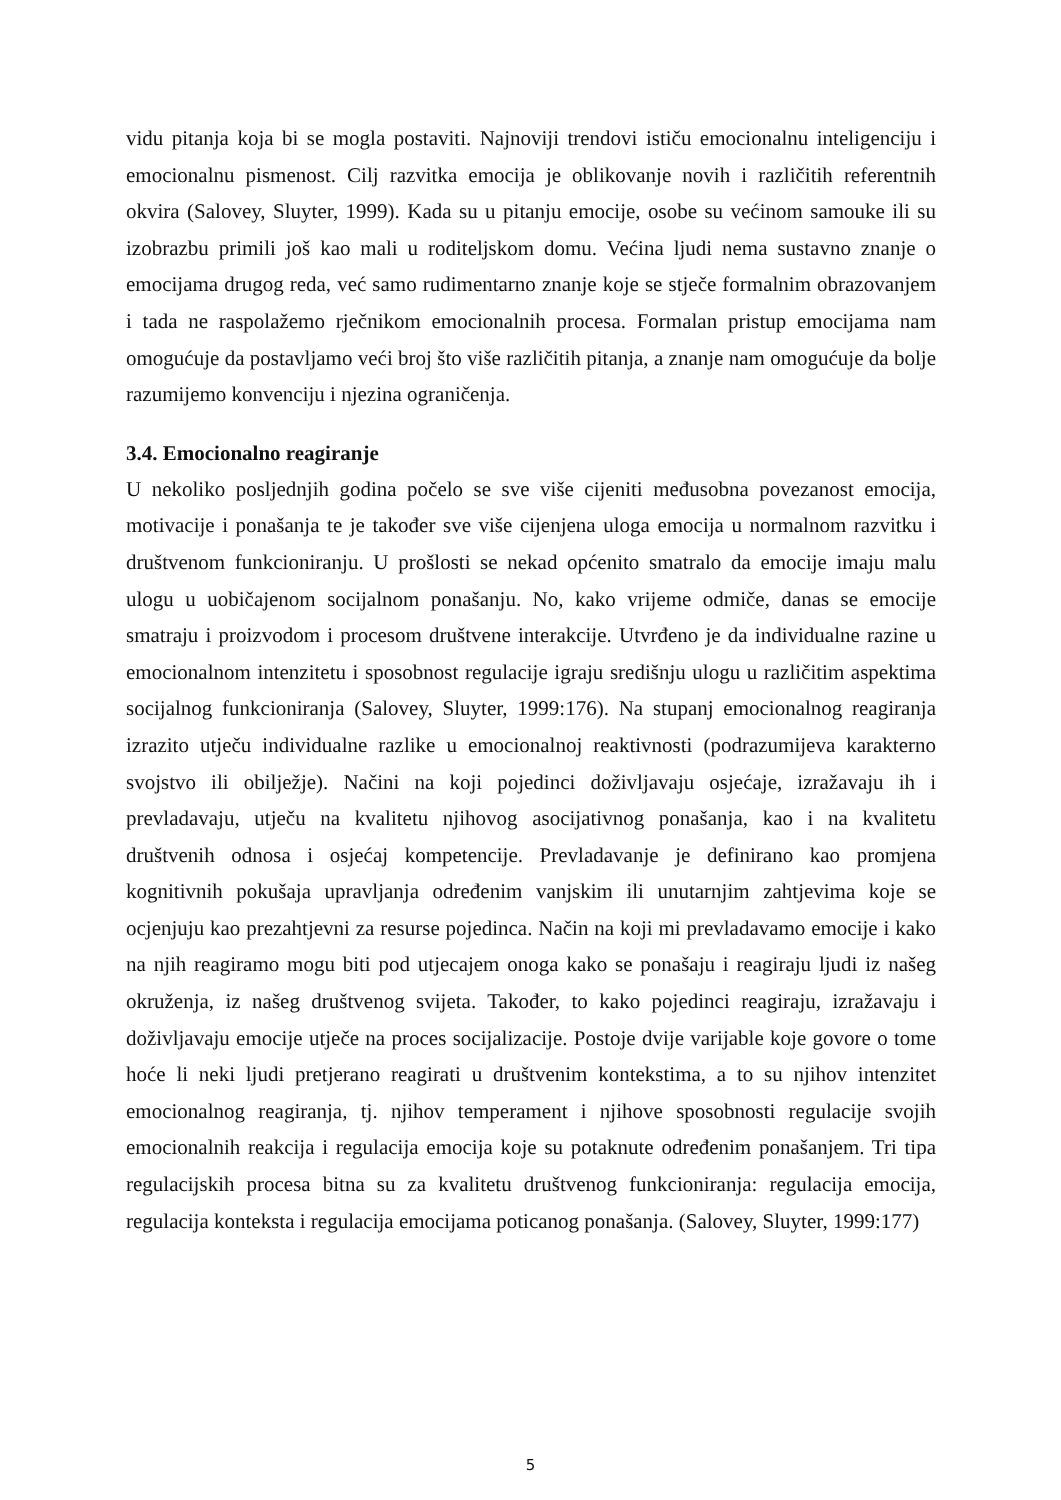vidu pitanja koja bi se mogla postaviti. Najnoviji trendovi ističu emocionalnu inteligenciju i emocionalnu pismenost. Cilj razvitka emocija je oblikovanje novih i različitih referentnih okvira (Salovey, Sluyter, 1999). Kada su u pitanju emocije, osobe su većinom samouke ili su izobrazbu primili još kao mali u roditeljskom domu. Većina ljudi nema sustavno znanje o emocijama drugog reda, već samo rudimentarno znanje koje se stječe formalnim obrazovanjem i tada ne raspolažemo rječnikom emocionalnih procesa. Formalan pristup emocijama nam omogućuje da postavljamo veći broj što više različitih pitanja, a znanje nam omogućuje da bolje razumijemo konvenciju i njezina ograničenja.
3.4. Emocionalno reagiranje
U nekoliko posljednjih godina počelo se sve više cijeniti međusobna povezanost emocija, motivacije i ponašanja te je također sve više cijenjena uloga emocija u normalnom razvitku i društvenom funkcioniranju. U prošlosti se nekad općenito smatralo da emocije imaju malu ulogu u uobičajenom socijalnom ponašanju. No, kako vrijeme odmiče, danas se emocije smatraju i proizvodom i procesom društvene interakcije. Utvrđeno je da individualne razine u emocionalnom intenzitetu i sposobnost regulacije igraju središnju ulogu u različitim aspektima socijalnog funkcioniranja (Salovey, Sluyter, 1999:176). Na stupanj emocionalnog reagiranja izrazito utječu individualne razlike u emocionalnoj reaktivnosti (podrazumijeva karakterno svojstvo ili obilježje). Načini na koji pojedinci doživljavaju osjećaje, izražavaju ih i prevladavaju, utječu na kvalitetu njihovog asocijativnog ponašanja, kao i na kvalitetu društvenih odnosa i osjećaj kompetencije. Prevladavanje je definirano kao promjena kognitivnih pokušaja upravljanja određenim vanjskim ili unutarnjim zahtjevima koje se ocjenjuju kao prezahtjevni za resurse pojedinca. Način na koji mi prevladavamo emocije i kako na njih reagiramo mogu biti pod utjecajem onoga kako se ponašaju i reagiraju ljudi iz našeg okruženja, iz našeg društvenog svijeta. Također, to kako pojedinci reagiraju, izražavaju i doživljavaju emocije utječe na proces socijalizacije. Postoje dvije varijable koje govore o tome hoće li neki ljudi pretjerano reagirati u društvenim kontekstima, a to su njihov intenzitet emocionalnog reagiranja, tj. njihov temperament i njihove sposobnosti regulacije svojih emocionalnih reakcija i regulacija emocija koje su potaknute određenim ponašanjem. Tri tipa regulacijskih procesa bitna su za kvalitetu društvenog funkcioniranja: regulacija emocija, regulacija konteksta i regulacija emocijama poticanog ponašanja. (Salovey, Sluyter, 1999:177)
5